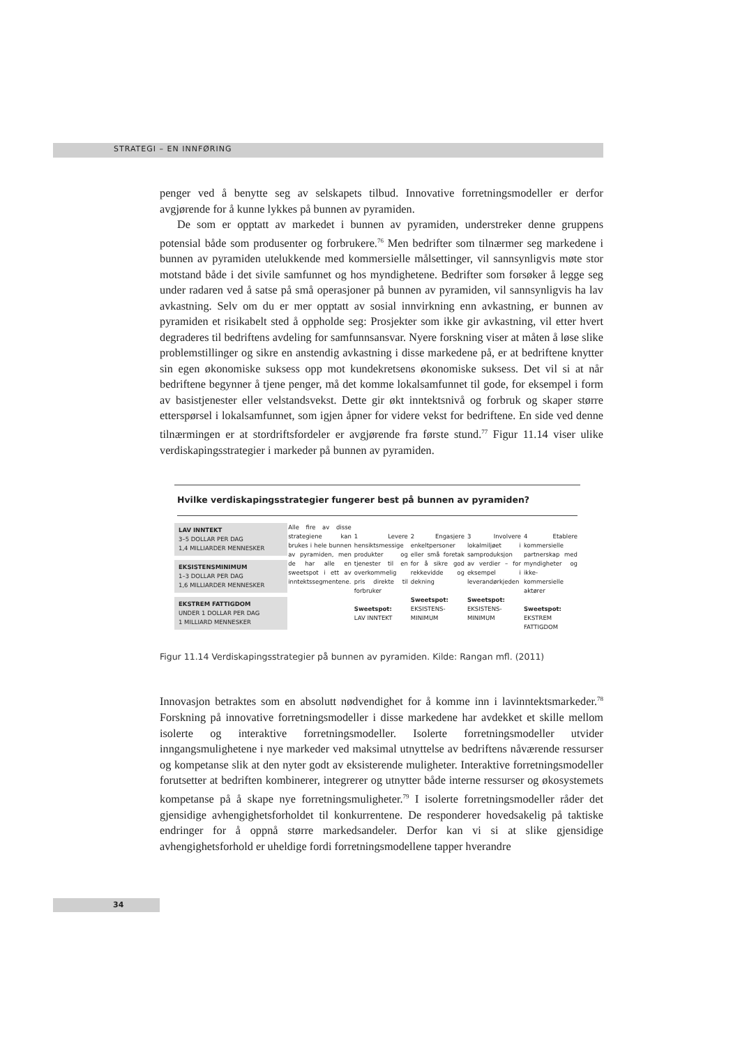STRATEGI – EN INNFØRING
penger ved å benytte seg av selskapets tilbud. Innovative forretningsmodeller er derfor avgjørende for å kunne lykkes på bunnen av pyramiden.
De som er opptatt av markedet i bunnen av pyramiden, understreker denne gruppens potensial både som produsenter og forbrukere.<sup>76</sup> Men bedrifter som tilnærmer seg markedene i bunnen av pyramiden utelukkende med kommersielle målsettinger, vil sannsynligvis møte stor motstand både i det sivile samfunnet og hos myndighetene. Bedrifter som forsøker å legge seg under radaren ved å satse på små operasjoner på bunnen av pyramiden, vil sannsynligvis ha lav avkastning. Selv om du er mer opptatt av sosial innvirkning enn avkastning, er bunnen av pyramiden et risikabelt sted å oppholde seg: Prosjekter som ikke gir avkastning, vil etter hvert degraderes til bedriftens avdeling for samfunnsansvar. Nyere forskning viser at måten å løse slike problemstillinger og sikre en anstendig avkastning i disse markedene på, er at bedriftene knytter sin egen økonomiske suksess opp mot kundekretsens økonomiske suksess. Det vil si at når bedriftene begynner å tjene penger, må det komme lokalsamfunnet til gode, for eksempel i form av basistjenester eller velstandsvekst. Dette gir økt inntektsnivå og forbruk og skaper større etterspørsel i lokalsamfunnet, som igjen åpner for videre vekst for bedriftene. En side ved denne tilnærmingen er at stordriftsfordeler er avgjørende fra første stund.<sup>77</sup> Figur 11.14 viser ulike verdiskapingsstrategier i markeder på bunnen av pyramiden.
Hvilke verdiskapingsstrategier fungerer best på bunnen av pyramiden?
LAV INNTEKT
3–5 DOLLAR PER DAG
1,4 MILLIARDER MENNESKER
EKSISTENSMINIMUM
1–3 DOLLAR PER DAG
1,6 MILLIARDER MENNESKER
EKSTREM FATTIGDOM
UNDER 1 DOLLAR PER DAG
1 MILLIARD MENNESKER
Alle fire av disse strategiene kan brukes i hele bunnen av pyramiden, men de har alle en sweetspot i ett av inntektssegmentene.
1 Levere hensiktsmessige produkter og tjenester til en overkommelig pris direkte til forbruker
Sweetspot:
LAV INNTEKT
2 Engasjere enkeltpersoner eller små foretak for å sikre god rekkevidde og dekning
Sweetspot:
EKSISTENS-MINIMUM
3 Involvere lokalmiljøet i samproduksjon av verdier – for eksempel i leverandørkjeden
Sweetspot:
EKSISTENS-MINIMUM
4 Etablere kommersielle partnerskap med myndigheter og ikke-kommersielle aktører
Sweetspot:
EKSTREM FATTIGDOM
Figur 11.14 Verdiskapingsstrategier på bunnen av pyramiden. Kilde: Rangan mfl. (2011)
Innovasjon betraktes som en absolutt nødvendighet for å komme inn i lavinntektsmarkeder.<sup>78</sup> Forskning på innovative forretningsmodeller i disse markedene har avdekket et skille mellom isolerte og interaktive forretningsmodeller. Isolerte forretningsmodeller utvider inngangsmulighetene i nye markeder ved maksimal utnyttelse av bedriftens nåværende ressurser og kompetanse slik at den nyter godt av eksisterende muligheter. Interaktive forretningsmodeller forutsetter at bedriften kombinerer, integrerer og utnytter både interne ressurser og økosystemets kompetanse på å skape nye forretningsmuligheter.<sup>79</sup> I isolerte forretningsmodeller råder det gjensidige avhengighetsforholdet til konkurrentene. De responderer hovedsakelig på taktiske endringer for å oppnå større markedsandeler. Derfor kan vi si at slike gjensidige avhengighetsforhold er uheldige fordi forretningsmodellene tapper hverandre
34